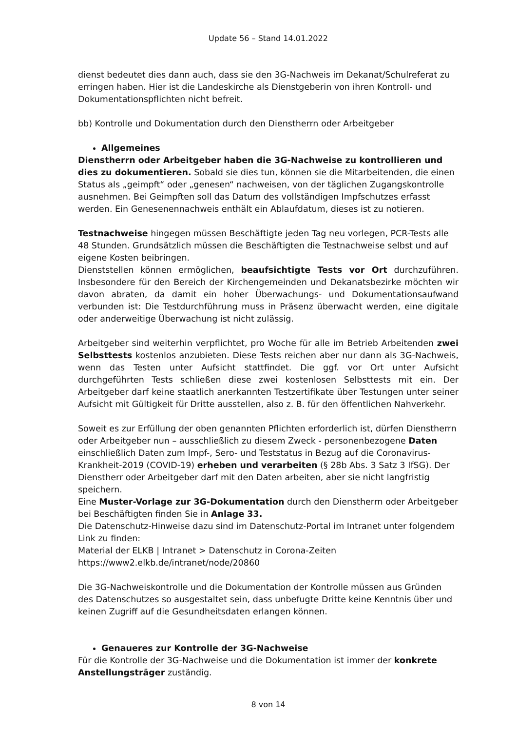Update 56 – Stand 14.01.2022
dienst bedeutet dies dann auch, dass sie den 3G-Nachweis im Dekanat/Schulreferat zu erringen haben. Hier ist die Landeskirche als Dienstgeberin von ihren Kontroll- und Dokumentationspflichten nicht befreit.
bb) Kontrolle und Dokumentation durch den Dienstherrn oder Arbeitgeber
Allgemeines
Dienstherrn oder Arbeitgeber haben die 3G-Nachweise zu kontrollieren und dies zu dokumentieren. Sobald sie dies tun, können sie die Mitarbeitenden, die einen Status als „geimpft“ oder „genesen“ nachweisen, von der täglichen Zugangskontrolle ausnehmen. Bei Geimpften soll das Datum des vollständigen Impfschutzes erfasst werden. Ein Genesenennachweis enthält ein Ablaufdatum, dieses ist zu notieren.
Testnachweise hingegen müssen Beschäftigte jeden Tag neu vorlegen, PCR-Tests alle 48 Stunden. Grundsätzlich müssen die Beschäftigten die Testnachweise selbst und auf eigene Kosten beibringen.
Dienststellen können ermöglichen, beaufsichtigte Tests vor Ort durchzuführen. Insbesondere für den Bereich der Kirchengemeinden und Dekanatsbezirke möchten wir davon abraten, da damit ein hoher Überwachungs- und Dokumentationsaufwand verbunden ist: Die Testdurchführung muss in Präsenz überwacht werden, eine digitale oder anderweitige Überwachung ist nicht zulässig.
Arbeitgeber sind weiterhin verpflichtet, pro Woche für alle im Betrieb Arbeitenden zwei Selbsttests kostenlos anzubieten. Diese Tests reichen aber nur dann als 3G-Nachweis, wenn das Testen unter Aufsicht stattfindet. Die ggf. vor Ort unter Aufsicht durchgeführten Tests schließen diese zwei kostenlosen Selbsttests mit ein. Der Arbeitgeber darf keine staatlich anerkannten Testzertifikate über Testungen unter seiner Aufsicht mit Gültigkeit für Dritte ausstellen, also z. B. für den öffentlichen Nahverkehr.
Soweit es zur Erfüllung der oben genannten Pflichten erforderlich ist, dürfen Dienstherrn oder Arbeitgeber nun – ausschließlich zu diesem Zweck - personenbezogene Daten einschließlich Daten zum Impf-, Sero- und Teststatus in Bezug auf die Coronavirus-Krankheit-2019 (COVID-19) erheben und verarbeiten (§ 28b Abs. 3 Satz 3 IfSG). Der Dienstherr oder Arbeitgeber darf mit den Daten arbeiten, aber sie nicht langfristig speichern.
Eine Muster-Vorlage zur 3G-Dokumentation durch den Dienstherrn oder Arbeitgeber bei Beschäftigten finden Sie in Anlage 33.
Die Datenschutz-Hinweise dazu sind im Datenschutz-Portal im Intranet unter folgendem Link zu finden:
Material der ELKB | Intranet > Datenschutz in Corona-Zeiten https://www2.elkb.de/intranet/node/20860
Die 3G-Nachweiskontrolle und die Dokumentation der Kontrolle müssen aus Gründen des Datenschutzes so ausgestaltet sein, dass unbefugte Dritte keine Kenntnis über und keinen Zugriff auf die Gesundheitsdaten erlangen können.
Genaueres zur Kontrolle der 3G-Nachweise
Für die Kontrolle der 3G-Nachweise und die Dokumentation ist immer der konkrete Anstellungsträger zuständig.
8 von 14